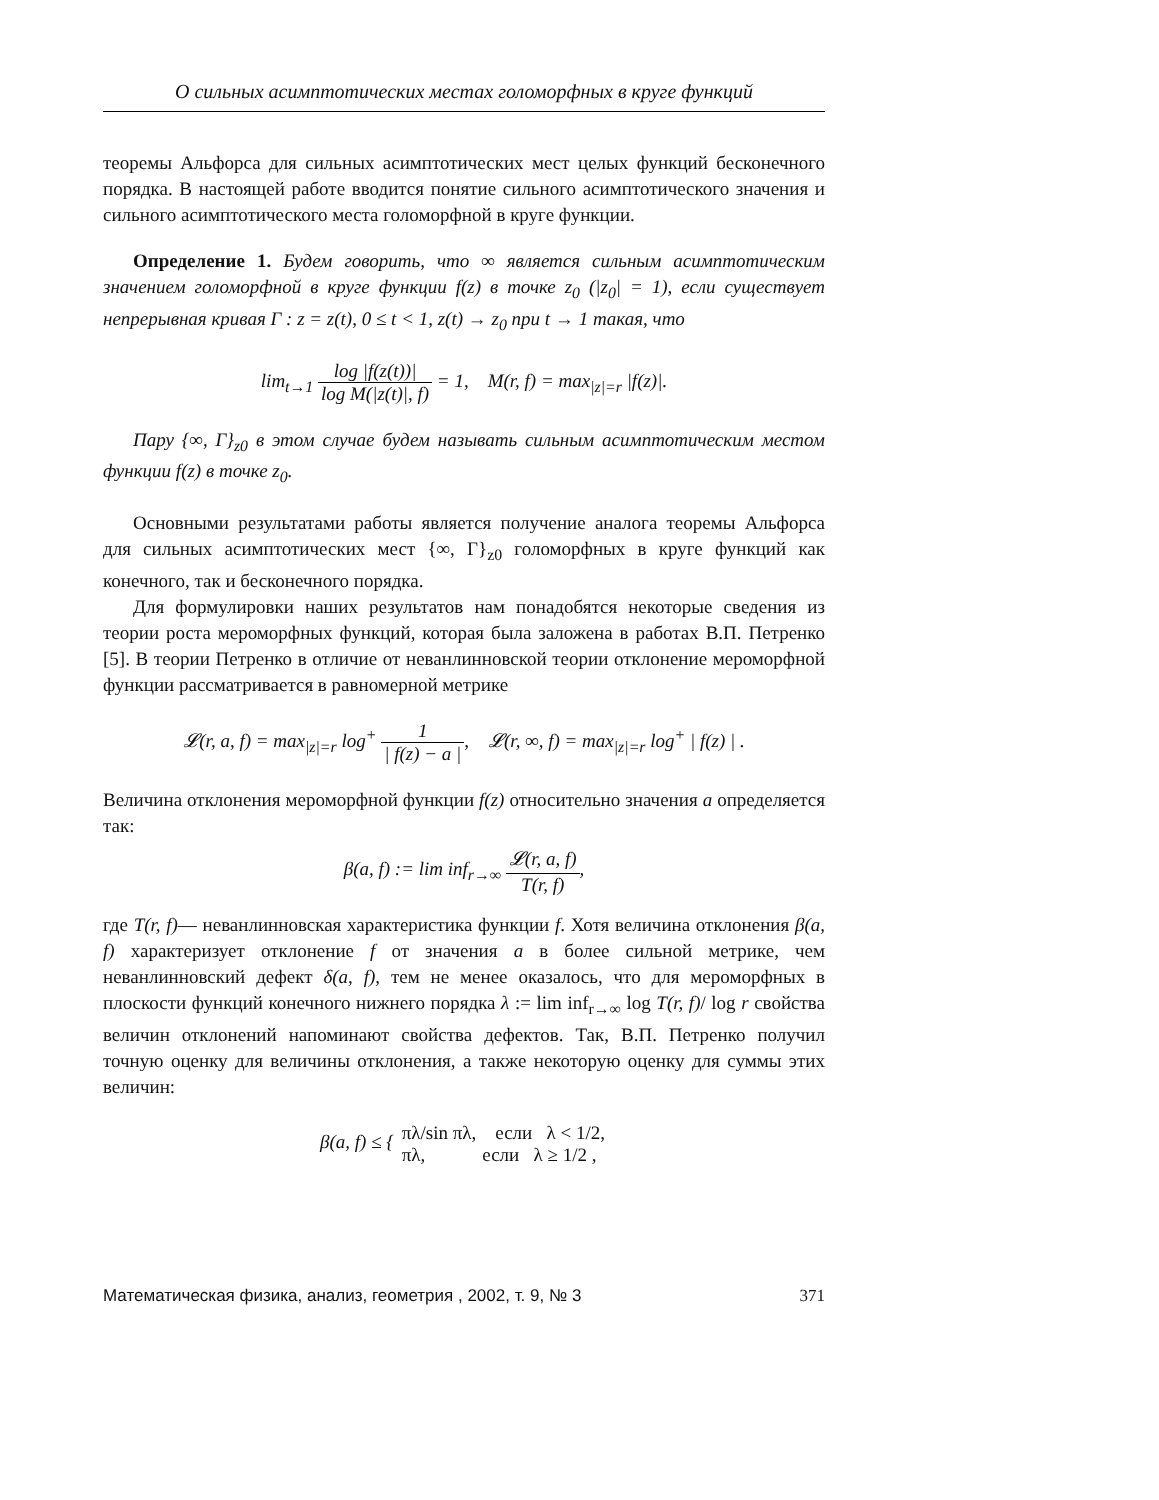О сильных асимптотических местах голоморфных в круге функций
теоремы Альфорса для сильных асимптотических мест целых функций бесконечного порядка. В настоящей работе вводится понятие сильного асимптотического значения и сильного асимптотического места голоморфной в круге функции.
Определение 1. Будем говорить, что ∞ является сильным асимптотическим значением голоморфной в круге функции f(z) в точке z<sub>0</sub> (|z<sub>0</sub>| = 1), если существует непрерывная кривая Γ : z = z(t), 0 ≤ t < 1, z(t) → z<sub>0</sub> при t → 1 такая, что
lim<sub>t→1</sub> log |f(z(t))| log M(|z(t)|, f) = 1, M(r, f) = max<sub>|z|=r</sub> |f(z)|.
Пару {∞, Γ}<sub>z0</sub> в этом случае будем называть сильным асимптотическим местом функции f(z) в точке z<sub>0</sub>.
Основными результатами работы является получение аналога теоремы Альфорса для сильных асимптотических мест {∞, Γ}<sub>z0</sub> голоморфных в круге функций как конечного, так и бесконечного порядка.
Для формулировки наших результатов нам понадобятся некоторые сведения из теории роста мероморфных функций, которая была заложена в работах В.П. Петренко [5]. В теории Петренко в отличие от неванлинновской теории отклонение мероморфной функции рассматривается в равномерной метрике
𝓛(r, a, f) = max<sub>|z|=r</sub> log<sup>+</sup> 1 | f(z) − a |, 𝓛(r, ∞, f) = max<sub>|z|=r</sub> log<sup>+</sup> | f(z) | .
Величина отклонения мероморфной функции f(z) относительно значения a определяется так:
β(a, f) := lim inf<sub>r→∞</sub> 𝓛(r, a, f) T(r, f),
где T(r, f)— неванлинновская характеристика функции f. Хотя величина отклонения β(a, f) характеризует отклонение f от значения a в более сильной метрике, чем неванлинновский дефект δ(a, f), тем не менее оказалось, что для мероморфных в плоскости функций конечного нижнего порядка λ := lim inf<sub>r→∞</sub> log T(r, f)/ log r свойства величин отклонений напоминают свойства дефектов. Так, В.П. Петренко получил точную оценку для величины отклонения, а также некоторую оценку для суммы этих величин:
β(a, f) ≤ { πλ/sin πλ, если λ < 1/2, πλ, если λ ≥ 1/2 ,
Математическая физика, анализ, геометрия , 2002, т. 9, № 3 371